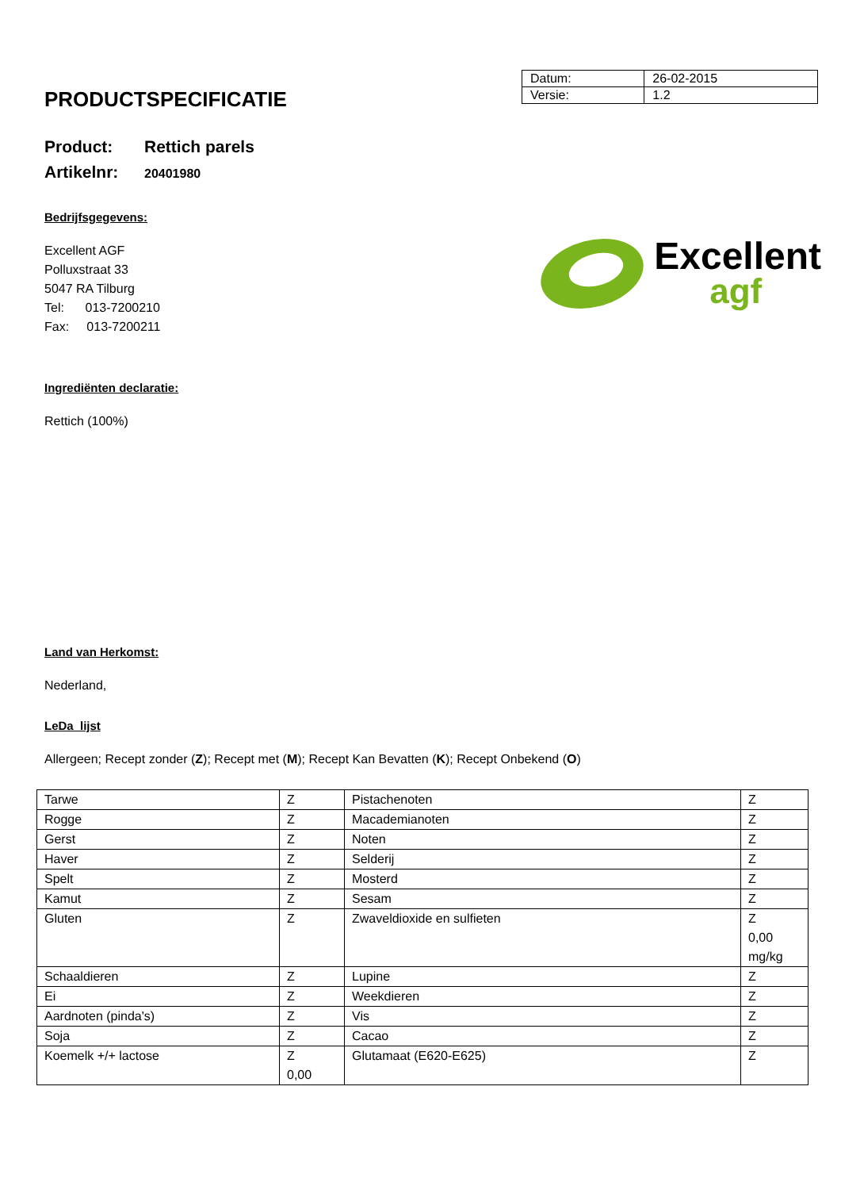PRODUCTSPECIFICATIE
| Datum: | 26-02-2015 |
| Versie: | 1.2 |
Product: Rettich parels
Artikelnr: 20401980
Bedrijfsgegevens:
Excellent AGF
Polluxstraat 33
5047 RA Tilburg
Tel: 013-7200210
Fax: 013-7200211
Excellent
agf
Ingrediënten declaratie:
Rettich (100%)
Land van Herkomst:
Nederland,
LeDa lijst
Allergeen; Recept zonder (Z); Recept met (M); Recept Kan Bevatten (K); Recept Onbekend (O)
| Tarwe | Z | Pistachenoten | Z |
| Rogge | Z | Macademianoten | Z |
| Gerst | Z | Noten | Z |
| Haver | Z | Selderij | Z |
| Spelt | Z | Mosterd | Z |
| Kamut | Z | Sesam | Z |
| Gluten | Z | Zwaveldioxide en sulfieten | Z 0,00 mg/kg |
| Schaaldieren | Z | Lupine | Z |
| Ei | Z | Weekdieren | Z |
| Aardnoten (pinda's) | Z | Vis | Z |
| Soja | Z | Cacao | Z |
| Koemelk +/+ lactose | Z 0,00 | Glutamaat (E620-E625) | Z |